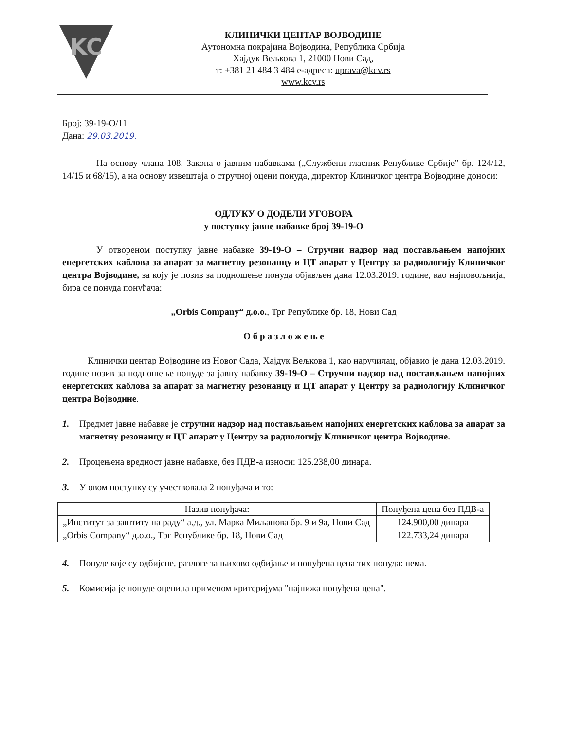KC
КЛИНИЧКИ ЦЕНТАР ВОЈВОДИНЕ
Аутономна покрајина Војводина, Република Србија
Хајдук Вељкова 1, 21000 Нови Сад,
т: +381 21 484 3 484 е-адреса: uprava@kcv.rs
www.kcv.rs
Број: 39-19-О/11
Дана: 29.03.2019.
На основу члана 108. Закона о јавним набавкама („Службени гласник Републике Србије” бр. 124/12, 14/15 и 68/15), а на основу извештаја о стручној оцени понуда, директор Клиничког центра Војводине доноси:
ОДЛУКУ О ДОДЕЛИ УГОВОРА
у поступку јавне набавке број 39-19-О
У отвореном поступку јавне набавке 39-19-О – Стручни надзор над постављањем напојних енергетских каблова за апарат за магнетну резонанцу и ЦТ апарат у Центру за радиологију Клиничког центра Војводине, за коју је позив за подношење понуда објављен дана 12.03.2019. године, као најповољнија, бира се понуда понуђача:
„Orbis Company“ д.о.о., Трг Републике бр. 18, Нови Сад
О б р а з л о ж е њ е
Клинички центар Војводине из Новог Сада, Хајдук Вељкова 1, као наручилац, објавио је дана 12.03.2019. године позив за подношење понуде за јавну набавку 39-19-О – Стручни надзор над постављањем напојних енергетских каблова за апарат за магнетну резонанцу и ЦТ апарат у Центру за радиологију Клиничког центра Војводине.
1. Предмет јавне набавке је стручни надзор над постављањем напојних енергетских каблова за апарат за магнетну резонанцу и ЦТ апарат у Центру за радиологију Клиничког центра Војводине.
2. Процењена вредност јавне набавке, без ПДВ-а износи: 125.238,00 динара.
3. У овом поступку су учествовала 2 понуђача и то:
| Назив понуђача: | Понуђена цена без ПДВ-а |
| --- | --- |
| „Институт за заштиту на раду“ а.д., ул. Марка Миљанова бр. 9 и 9а, Нови Сад | 124.900,00 динара |
| „Orbis Company“ д.о.о., Трг Републике бр. 18, Нови Сад | 122.733,24 динара |
4. Понуде које су одбијене, разлоге за њихово одбијање и понуђена цена тих понуда: нема.
5. Комисија је понуде оценила применом критеријума "најнижа понуђена цена".